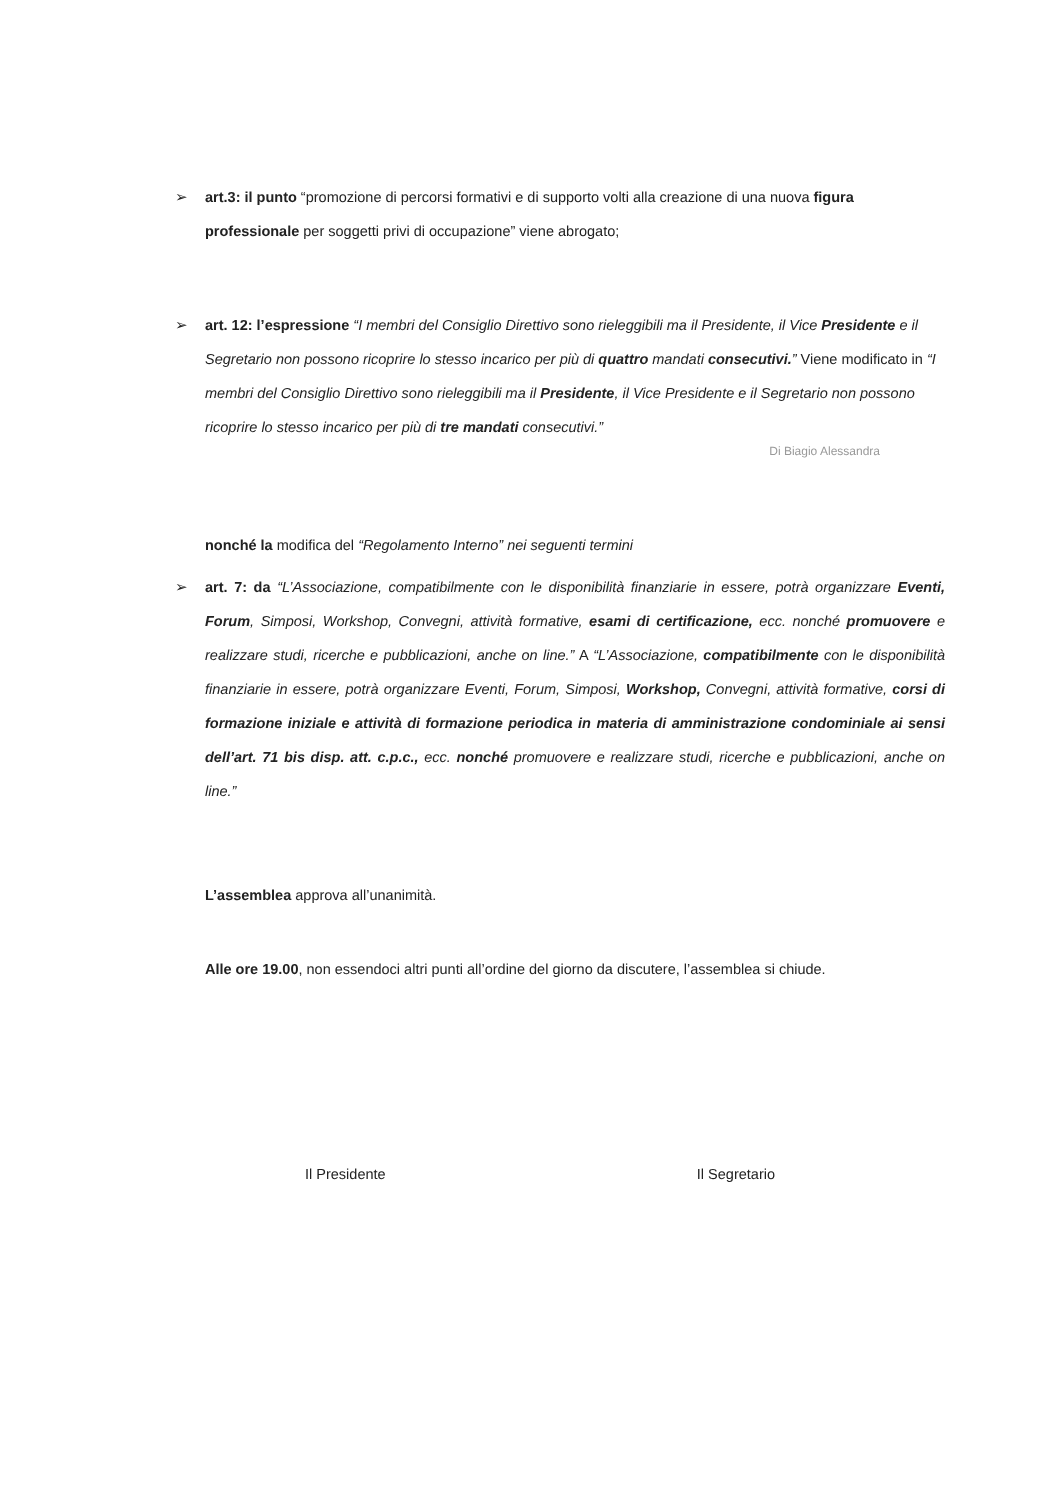➢ art.3: il punto “promozione di percorsi formativi e di supporto volti alla creazione di una nuova figura professionale per soggetti privi di occupazione” viene abrogato;
➢ art. 12: l’espressione “I membri del Consiglio Direttivo sono rieleggibili ma il Presidente, il Vice Presidente e il Segretario non possono ricoprire lo stesso incarico per più di quattro mandati consecutivi.” Viene modificato in “I membri del Consiglio Direttivo sono rieleggibili ma il Presidente, il Vice Presidente e il Segretario non possono ricoprire lo stesso incarico per più di tre mandati consecutivi.”
Di Biagio Alessandra
nonché la modifica del “Regolamento Interno” nei seguenti termini
➢ art. 7: da “L’Associazione, compatibilmente con le disponibilità finanziarie in essere, potrà organizzare Eventi, Forum, Simposi, Workshop, Convegni, attività formative, esami di certificazione, ecc. nonché promuovere e realizzare studi, ricerche e pubblicazioni, anche on line.” A “L’Associazione, compatibilmente con le disponibilità finanziarie in essere, potrà organizzare Eventi, Forum, Simposi, Workshop, Convegni, attività formative, corsi di formazione iniziale e attività di formazione periodica in materia di amministrazione condominiale ai sensi dell’art. 71 bis disp. att. c.p.c., ecc. nonché promuovere e realizzare studi, ricerche e pubblicazioni, anche on line.”
L’assemblea approva all’unanimità.
Alle ore 19.00, non essendoci altri punti all’ordine del giorno da discutere, l’assemblea si chiude.
Il Presidente Il Segretario